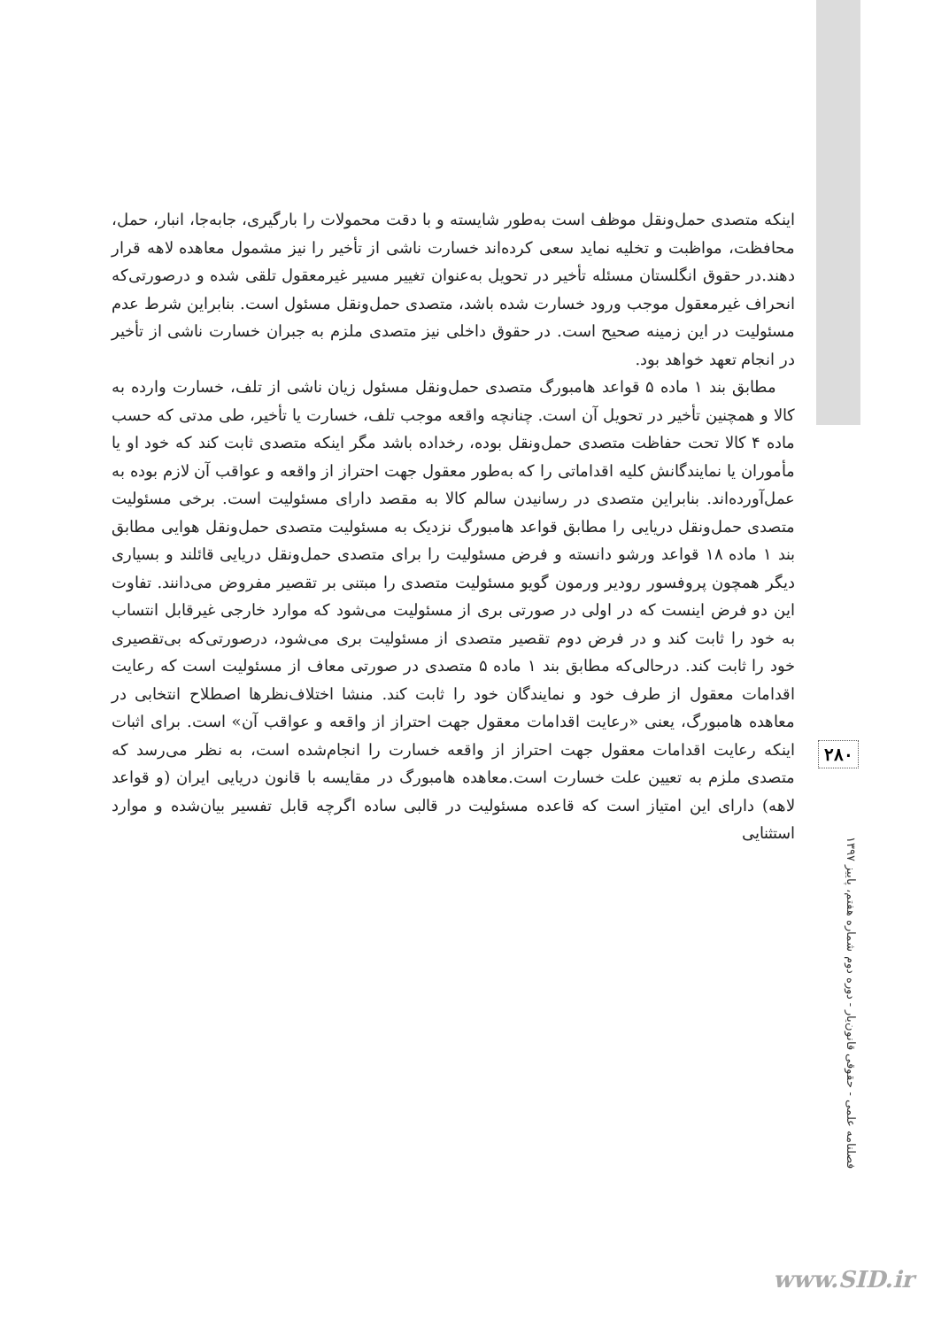اینکه متصدی حمل‌ونقل موظف است به‌طور شایسته و با دقت محمولات را بارگیری، جابه‌جا، انبار، حمل، محافظت، مواظبت و تخلیه نماید سعی کرده‌اند خسارت ناشی از تأخیر را نیز مشمول معاهده لاهه قرار دهند.در حقوق انگلستان مسئله تأخیر در تحویل به‌عنوان تغییر مسیر غیرمعقول تلقی شده و درصورتی‌که انحراف غیرمعقول موجب ورود خسارت شده باشد، متصدی حمل‌ونقل مسئول است. بنابراین شرط عدم مسئولیت در این زمینه صحیح است. در حقوق داخلی نیز متصدی ملزم به جبران خسارت ناشی از تأخیر در انجام تعهد خواهد بود.
مطابق بند ۱ ماده ۵ قواعد هامبورگ متصدی حمل‌ونقل مسئول زیان ناشی از تلف، خسارت وارده به کالا و همچنین تأخیر در تحویل آن است. چنانچه واقعه موجب تلف، خسارت یا تأخیر، طی مدتی که حسب ماده ۴ کالا تحت حفاظت متصدی حمل‌ونقل بوده، رخداده باشد مگر اینکه متصدی ثابت کند که خود او یا مأموران یا نمایندگانش کلیه اقداماتی را که به‌طور معقول جهت احتراز از واقعه و عواقب آن لازم بوده به عمل‌آورده‌اند. بنابراین متصدی در رسانیدن سالم کالا به مقصد دارای مسئولیت است. برخی مسئولیت متصدی حمل‌ونقل دریایی را مطابق قواعد هامبورگ نزدیک به مسئولیت متصدی حمل‌ونقل هوایی مطابق بند ۱ ماده ۱۸ قواعد ورشو دانسته و فرض مسئولیت را برای متصدی حمل‌ونقل دریایی قائلند و بسیاری دیگر همچون پروفسور رودیر ورمون گویو مسئولیت متصدی را مبتنی بر تقصیر مفروض می‌دانند. تفاوت این دو فرض اینست که در اولی در صورتی بری از مسئولیت می‌شود که موارد خارجی غیرقابل انتساب به خود را ثابت کند و در فرض دوم تقصیر متصدی از مسئولیت بری می‌شود، درصورتی‌که بی‌تقصیری خود را ثابت کند. درحالی‌که مطابق بند ۱ ماده ۵ متصدی در صورتی معاف از مسئولیت است که رعایت اقدامات معقول از طرف خود و نمایندگان خود را ثابت کند. منشا اختلاف‌نظرها اصطلاح انتخابی در معاهده هامبورگ، یعنی «رعایت اقدامات معقول جهت احتراز از واقعه و عواقب آن» است. برای اثبات اینکه رعایت اقدامات معقول جهت احتراز از واقعه خسارت را انجام‌شده است، به نظر می‌رسد که متصدی ملزم به تعیین علت خسارت است.معاهده هامبورگ در مقایسه با قانون دریایی ایران (و قواعد لاهه) دارای این امتیاز است که قاعده مسئولیت در قالبی ساده اگرچه قابل تفسیر بیان‌شده و موارد استثنایی
۲۸۰
فصلنامه علمی - حقوقی قانون‌یار - دوره دوم شماره هفتم، پاییز ۱۳۹۷
www.SID.ir